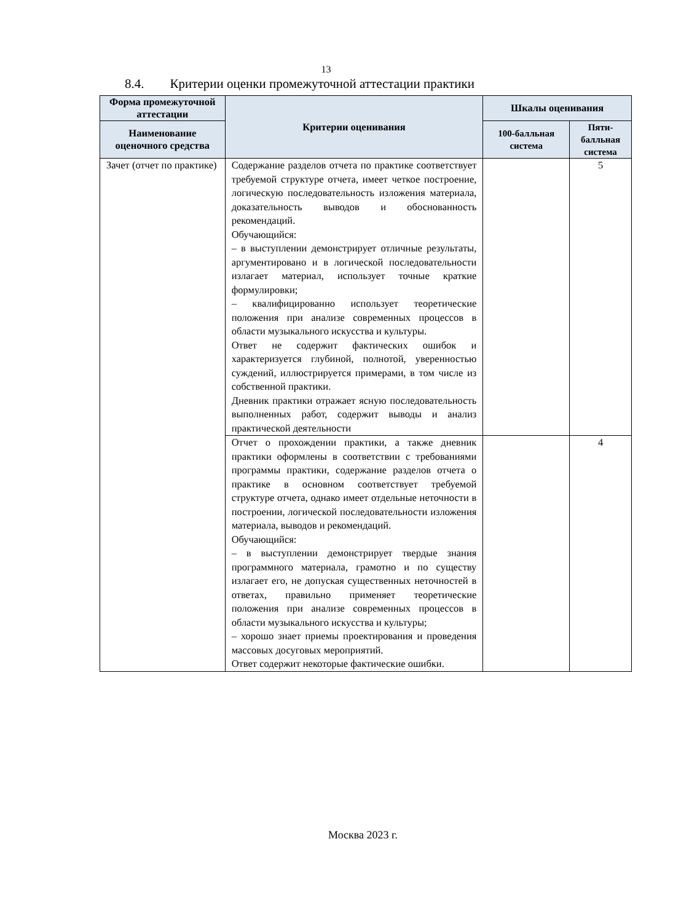13
8.4. Критерии оценки промежуточной аттестации практики
| Форма промежуточной аттестации | Критерии оценивания | Шкалы оценивания | |
| --- | --- | --- | --- |
| Наименование оценочного средства | | 100-балльная система | Пяти-балльная система |
| Зачет (отчет по практике) | Содержание разделов отчета по практике соответствует требуемой структуре отчета, имеет четкое построение, логическую последовательность изложения материала, доказательность выводов и обоснованность рекомендаций. Обучающийся: – в выступлении демонстрирует отличные результаты, аргументировано и в логической последовательности излагает материал, использует точные краткие формулировки; – квалифицированно использует теоретические положения при анализе современных процессов в области музыкального искусства и культуры. Ответ не содержит фактических ошибок и характеризуется глубиной, полнотой, уверенностью суждений, иллюстрируется примерами, в том числе из собственной практики. Дневник практики отражает ясную последовательность выполненных работ, содержит выводы и анализ практической деятельности | | 5 |
| | Отчет о прохождении практики, а также дневник практики оформлены в соответствии с требованиями программы практики, содержание разделов отчета о практике в основном соответствует требуемой структуре отчета, однако имеет отдельные неточности в построении, логической последовательности изложения материала, выводов и рекомендаций. Обучающийся: – в выступлении демонстрирует твердые знания программного материала, грамотно и по существу излагает его, не допуская существенных неточностей в ответах, правильно применяет теоретические положения при анализе современных процессов в области музыкального искусства и культуры; – хорошо знает приемы проектирования и проведения массовых досуговых мероприятий. Ответ содержит некоторые фактические ошибки. | | 4 |
Москва 2023 г.